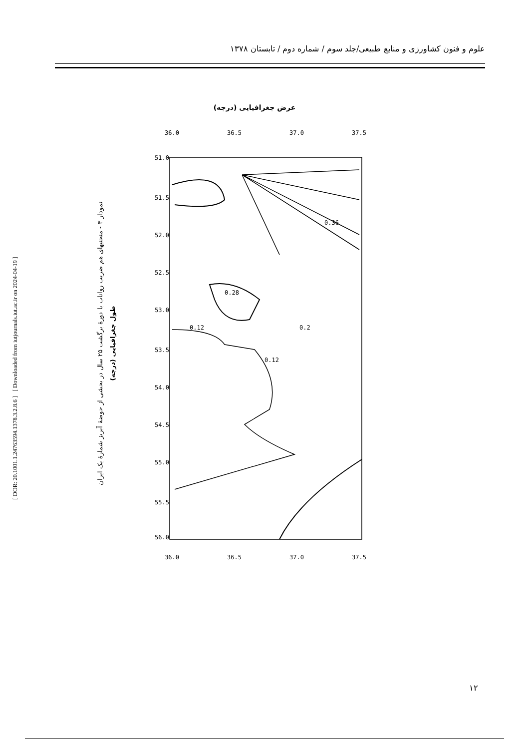علوم و فنون کشاورزی و منابع طبیعی/جلد سوم / شماره دوم / تابستان ۱۳۷۸
[ DOR: 20.1001.1.24763594.1378.3.2.8.6 ] [ Downloaded from iutjournals.iut.ac.ir on 2024-04-19 ]
عرض جغرافیایی (درجه)
36.0
36.5
37.0
37.5
36.0
36.5
37.0
37.5
51.0
51.5
52.0
52.5
53.0
53.5
54.0
54.5
55.0
55.5
56.0
0.12
0.2
0.12
0.28
0.36
طول جغرافیایی (درجه)
نمودار ۳ - منحنیهای هم ضریب رواناب با دورهٔ برگشت ۲۵ سال در بخشی از حوضهٔ آبریز شمارهٔ یک ایران
۱۲